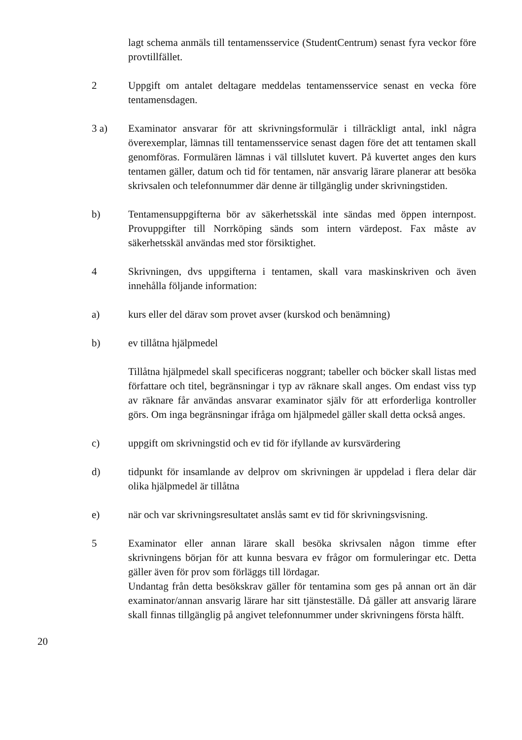lagt schema anmäls till tentamensservice (StudentCentrum) senast fyra veckor före provtillfället.
2 Uppgift om antalet deltagare meddelas tentamensservice senast en vecka före tentamensdagen.
3 a) Examinator ansvarar för att skrivningsformulär i tillräckligt antal, inkl några överexemplar, lämnas till tentamensservice senast dagen före det att tentamen skall genomföras. Formulären lämnas i väl tillslutet kuvert. På kuvertet anges den kurs tentamen gäller, datum och tid för tentamen, när ansvarig lärare planerar att besöka skrivsalen och telefonnummer där denne är tillgänglig under skrivningstiden.
b) Tentamensuppgifterna bör av säkerhetsskäl inte sändas med öppen internpost. Provuppgifter till Norrköping sänds som intern värdepost. Fax måste av säkerhetsskäl användas med stor försiktighet.
4 Skrivningen, dvs uppgifterna i tentamen, skall vara maskinskriven och även innehålla följande information:
a) kurs eller del därav som provet avser (kurskod och benämning)
b) ev tillåtna hjälpmedel
Tillåtna hjälpmedel skall specificeras noggrant; tabeller och böcker skall listas med författare och titel, begränsningar i typ av räknare skall anges. Om endast viss typ av räknare får användas ansvarar examinator själv för att erforderliga kontroller görs. Om inga begränsningar ifråga om hjälpmedel gäller skall detta också anges.
c) uppgift om skrivningstid och ev tid för ifyllande av kursvärdering
d) tidpunkt för insamlande av delprov om skrivningen är uppdelad i flera delar där olika hjälpmedel är tillåtna
e) när och var skrivningsresultatet anslås samt ev tid för skrivningsvisning.
5 Examinator eller annan lärare skall besöka skrivsalen någon timme efter skrivningens början för att kunna besvara ev frågor om formuleringar etc. Detta gäller även för prov som förläggs till lördagar.
Undantag från detta besökskrav gäller för tentamina som ges på annan ort än där examinator/annan ansvarig lärare har sitt tjänsteställe. Då gäller att ansvarig lärare skall finnas tillgänglig på angivet telefonnummer under skrivningens första hälft.
20